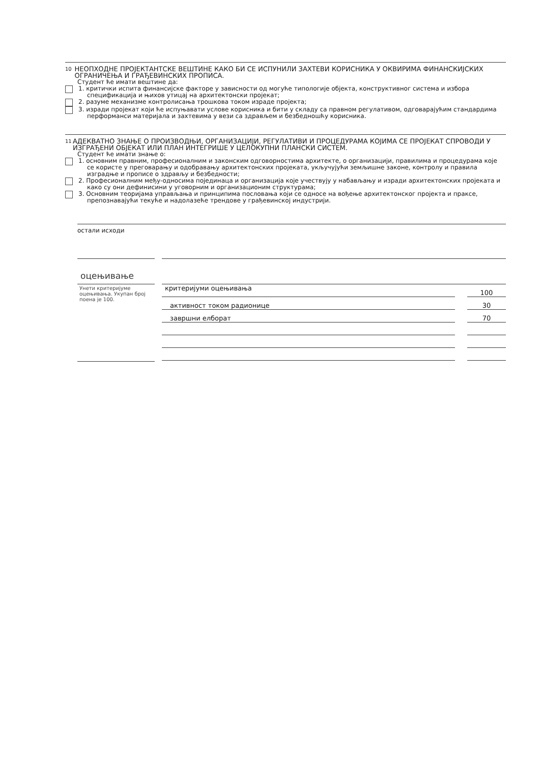10 НЕОПХОДНЕ ПРОЈЕКТАНТСКЕ ВЕШТИНЕ КАКО БИ СЕ ИСПУНИЛИ ЗАХТЕВИ КОРИСНИКА У ОКВИРИМА ФИНАНСКИЈСКИХ ОГРАНИЧЕЊА И ГРАЂЕВИНСКИХ ПРОПИСА.
Студент ће имати вештине да:
1. критички испита финансијске факторе у зависности од могуће типологије објекта, конструктивног система и избора спецификација и њихов утицај на архитектонски пројекат;
2. разуме механизме контролисања трошкова током израде пројекта;
3. изради пројекат који ће испуњавати услове корисника и бити у складу са правном регулативом, одговарајућим стандардима перформанси материјала и захтевима у вези са здрављем и безбедношћу корисника.
11 АДЕКВАТНО ЗНАЊЕ О ПРОИЗВОДЊИ, ОРГАНИЗАЦИЈИ, РЕГУЛАТИВИ И ПРОЦЕДУРАМА КОЈИМА СЕ ПРОЈЕКАТ СПРОВОДИ У ИЗГРАЂЕНИ ОБЈЕКАТ ИЛИ ПЛАН ИНТЕГРИШЕ У ЦЕЛОКУПНИ ПЛАНСКИ СИСТЕМ.
Студент ће имати знање о:
1. основним правним, професионалним и законским одговорностима архитекте, о организацији, правилима и процедурама које се користе у преговарању и одобравању архитектонских пројеката, укључујући земљишне законе, контролу и правила изградње и прописе о здрављу и безбедности;
2. Професионалним међу-односима појединаца и организација које учествују у набављању и изради архитектонских пројеката и како су они дефинисини у уговорним и организационим структурама;
3. Основним теоријама управљања и принципима пословања који се односе на вођење архитектонског пројекта и праксе, препознавајући текуће и надолазеће трендове у грађевинској индустрији.
остали исходи
оцењивање
Унети критеријуме оцењивања. Укупан број поена је 100.
| критеријуми оцењивања | | 100 |
| активност током радионице | | 30 |
| завршни елборат | | 70 |